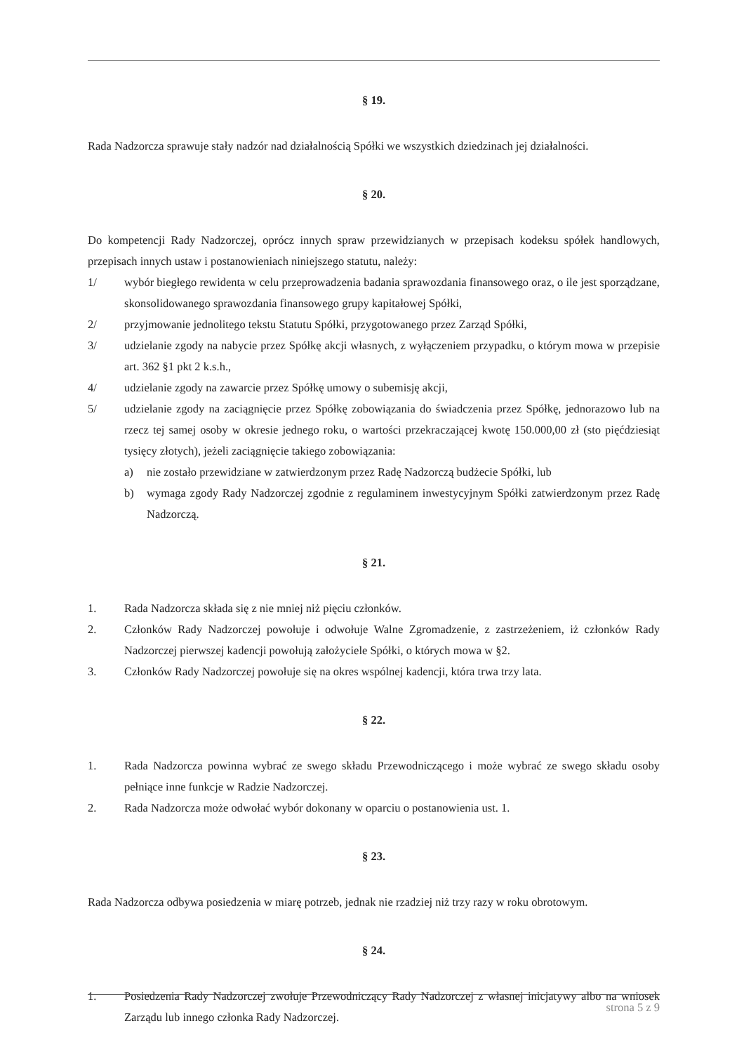§ 19.
Rada Nadzorcza sprawuje stały nadzór nad działalnością Spółki we wszystkich dziedzinach jej działalności.
§ 20.
Do kompetencji Rady Nadzorczej, oprócz innych spraw przewidzianych w przepisach kodeksu spółek handlowych, przepisach innych ustaw i postanowieniach niniejszego statutu, należy:
1/ wybór biegłego rewidenta w celu przeprowadzenia badania sprawozdania finansowego oraz, o ile jest sporządzane, skonsolidowanego sprawozdania finansowego grupy kapitałowej Spółki,
2/ przyjmowanie jednolitego tekstu Statutu Spółki, przygotowanego przez Zarząd Spółki,
3/ udzielanie zgody na nabycie przez Spółkę akcji własnych, z wyłączeniem przypadku, o którym mowa w przepisie art. 362 §1 pkt 2 k.s.h.,
4/ udzielanie zgody na zawarcie przez Spółkę umowy o subemisję akcji,
5/ udzielanie zgody na zaciągnięcie przez Spółkę zobowiązania do świadczenia przez Spółkę, jednorazowo lub na rzecz tej samej osoby w okresie jednego roku, o wartości przekraczającej kwotę 150.000,00 zł (sto pięćdziesiąt tysięcy złotych), jeżeli zaciągnięcie takiego zobowiązania:
a) nie zostało przewidziane w zatwierdzonym przez Radę Nadzorczą budżecie Spółki, lub
b) wymaga zgody Rady Nadzorczej zgodnie z regulaminem inwestycyjnym Spółki zatwierdzonym przez Radę Nadzorczą.
§ 21.
1. Rada Nadzorcza składa się z nie mniej niż pięciu członków.
2. Członków Rady Nadzorczej powołuje i odwołuje Walne Zgromadzenie, z zastrzeżeniem, iż członków Rady Nadzorczej pierwszej kadencji powołują założyciele Spółki, o których mowa w §2.
3. Członków Rady Nadzorczej powołuje się na okres wspólnej kadencji, która trwa trzy lata.
§ 22.
1. Rada Nadzorcza powinna wybrać ze swego składu Przewodniczącego i może wybrać ze swego składu osoby pełniące inne funkcje w Radzie Nadzorczej.
2. Rada Nadzorcza może odwołać wybór dokonany w oparciu o postanowienia ust. 1.
§ 23.
Rada Nadzorcza odbywa posiedzenia w miarę potrzeb, jednak nie rzadziej niż trzy razy w roku obrotowym.
§ 24.
1. Posiedzenia Rady Nadzorczej zwołuje Przewodniczący Rady Nadzorczej z własnej inicjatywy albo na wniosek Zarządu lub innego członka Rady Nadzorczej.
strona 5 z 9